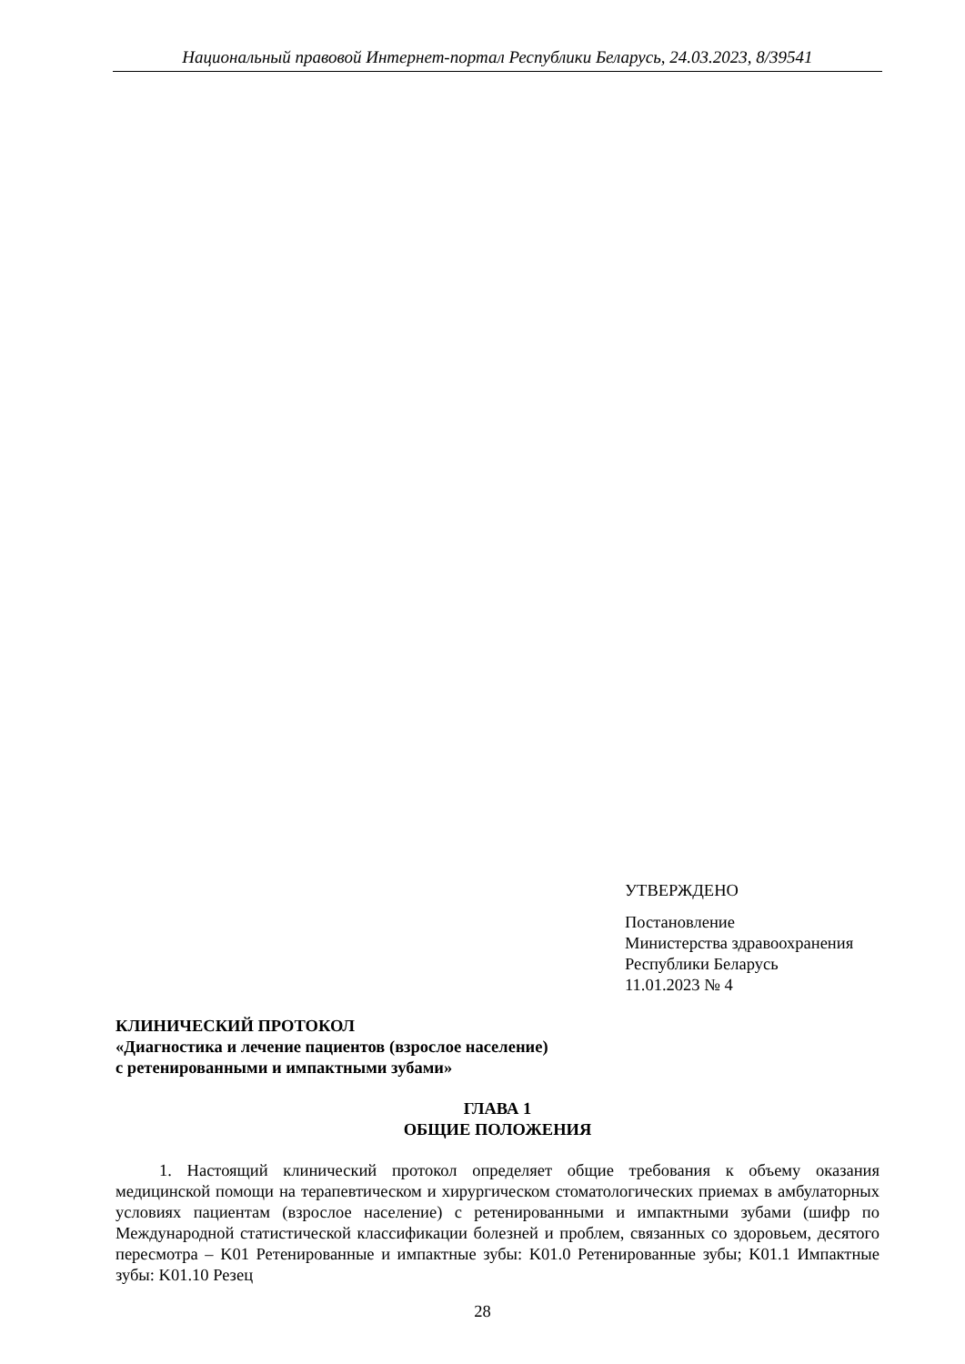Национальный правовой Интернет-портал Республики Беларусь, 24.03.2023, 8/39541
УТВЕРЖДЕНО
Постановление
Министерства здравоохранения
Республики Беларусь
11.01.2023 № 4
КЛИНИЧЕСКИЙ ПРОТОКОЛ
«Диагностика и лечение пациентов (взрослое население)
с ретенированными и импактными зубами»
ГЛАВА 1
ОБЩИЕ ПОЛОЖЕНИЯ
1. Настоящий клинический протокол определяет общие требования к объему оказания медицинской помощи на терапевтическом и хирургическом стоматологических приемах в амбулаторных условиях пациентам (взрослое население) с ретенированными и импактными зубами (шифр по Международной статистической классификации болезней и проблем, связанных со здоровьем, десятого пересмотра – K01 Ретенированные и импактные зубы: K01.0 Ретенированные зубы; K01.1 Импактные зубы: K01.10 Резец
28